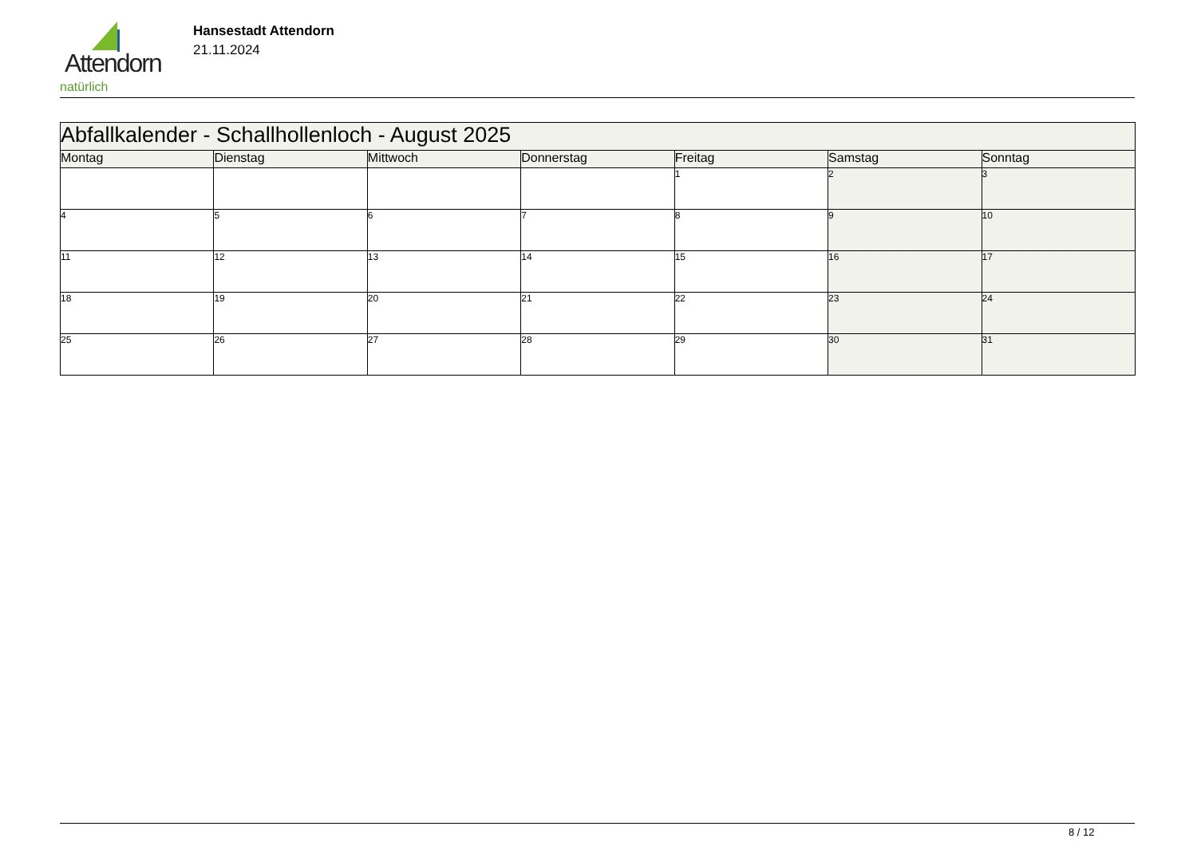Attendorn
natürlich
Hansestadt Attendorn
21.11.2024
| Abfallkalender - Schallhollenloch - August 2025 | | | | | | |
| --- | --- | --- | --- | --- | --- | --- |
| Montag | Dienstag | Mittwoch | Donnerstag | Freitag | Samstag | Sonntag |
| | | | | 1 | 2 | 3 |
| 4 | 5 | 6 | 7 | 8 | 9 | 10 |
| 11 | 12 | 13 | 14 | 15 | 16 | 17 |
| 18 | 19 | 20 | 21 | 22 | 23 | 24 |
| 25 | 26 | 27 | 28 | 29 | 30 | 31 |
8 / 12